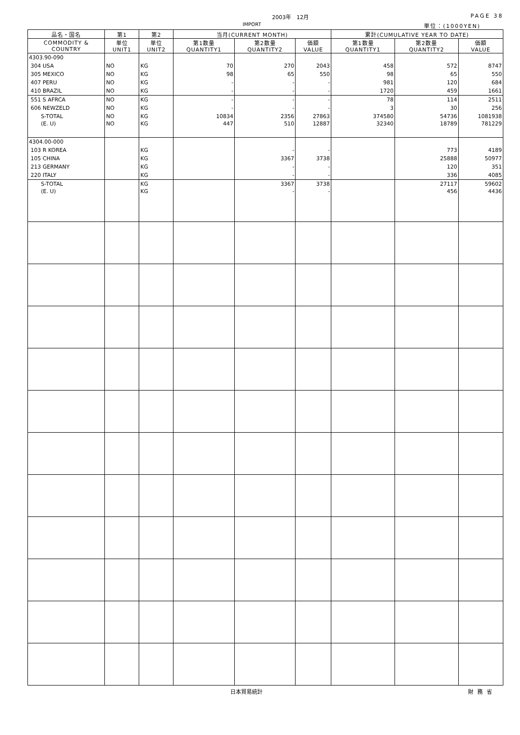2003年　12月 PAGE 38
IMPORT 単位：(1000YEN)
| 品名・国名 | 第1 | 第2 | 当月(CURRENT MONTH) | | | 累計(CUMULATIVE YEAR TO DATE) | | |
| --- | --- | --- | --- | --- | --- | --- | --- | --- |
| COMMODITY & COUNTRY | 単位 UNIT1 | 単位 UNIT2 | 第1数量 QUANTITY1 | 第2数量 QUANTITY2 | 価額 VALUE | 第1数量 QUANTITY1 | 第2数量 QUANTITY2 | 価額 VALUE |
| 4303.90-090 | | | | | | | | |
| 304 USA | NO | KG | 70 | 270 | 2043 | 458 | 572 | 8747 |
| 305 MEXICO | NO | KG | 98 | 65 | 550 | 98 | 65 | 550 |
| 407 PERU | NO | KG | - | - | - | 981 | 120 | 684 |
| 410 BRAZIL | NO | KG | - | - | - | 1720 | 459 | 1661 |
| 551 S AFRCA | NO | KG | - | - | - | 78 | 114 | 2511 |
| 606 NEWZELD | NO | KG | - | - | - | 3 | 30 | 256 |
| S-TOTAL | NO | KG | 10834 | 2356 | 27863 | 374580 | 54736 | 1081938 |
| (E. U) | NO | KG | 447 | 510 | 12887 | 32340 | 18789 | 781229 |
| 4304.00-000 | | | | | | | | |
| 103 R KOREA | | KG | | - | - | | 773 | 4189 |
| 105 CHINA | | KG | | 3367 | 3738 | | 25888 | 50977 |
| 213 GERMANY | | KG | | - | - | | 120 | 351 |
| 220 ITALY | | KG | | - | - | | 336 | 4085 |
| S-TOTAL | | KG | | 3367 | 3738 | | 27117 | 59602 |
| (E. U) | | KG | | - | - | | 456 | 4436 |
日本貿易統計 財務省